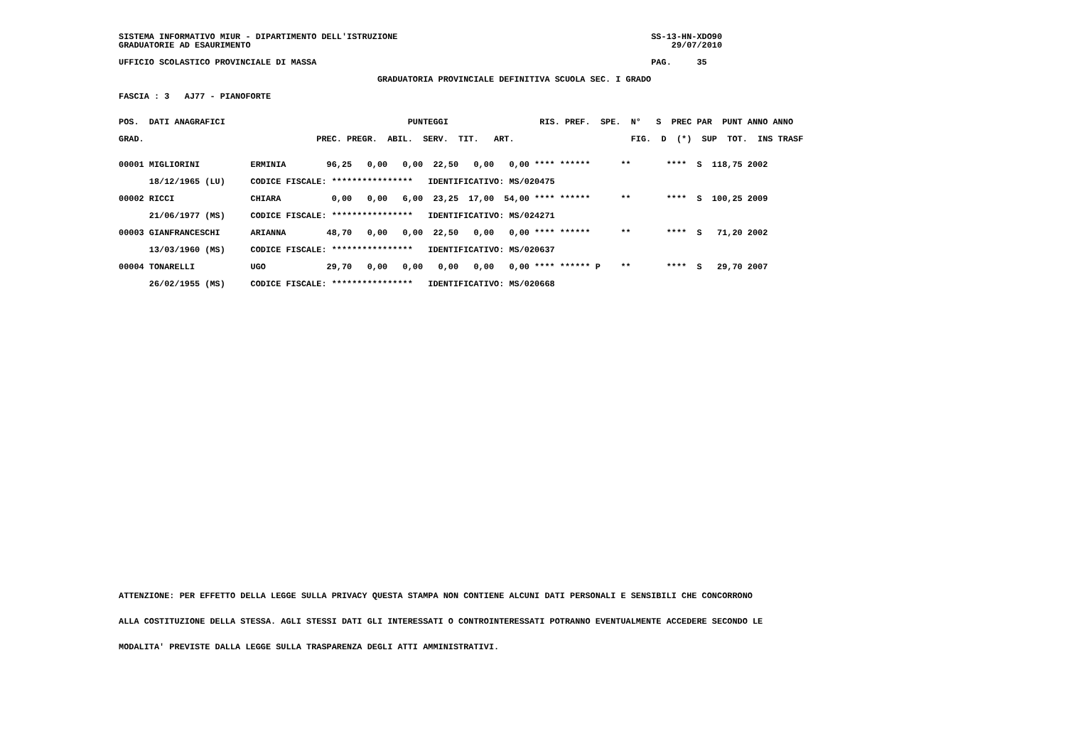SISTEMA INFORMATIVO MIUR - DIPARTIMENTO DELL'ISTRUZIONE                                                  SS-13-HN-XDO90
GRADUATORIE AD ESAURIMENTO                                                                                   29/07/2010

UFFICIO SCOLASTICO PROVINCIALE DI MASSA                                                                  PAG.     35

                                                   GRADUATORIA PROVINCIALE DEFINITIVA SCUOLA SEC. I GRADO

FASCIA : 3   AJ77 - PIANOFORTE


POS.  DATI ANAGRAFICI                                    PUNTEGGI                  RIS. PREF.  SPE.  N°   S  PREC PAR  PUNT ANNO ANNO

GRAD.                                  PREC. PREGR.  ABIL.  SERV.  TIT.   ART.                       FIG.  D  (*)  SUP  TOT.  INS TRASF


00001 MIGLIORINI          ERMINIA        96,25   0,00   0,00  22,50   0,00   0,00 **** ******      **       ****  S  118,75 2002

      18/12/1965 (LU)     CODICE FISCALE: ****************   IDENTIFICATIVO: MS/020475

00002 RICCI               CHIARA          0,00   0,00   6,00  23,25  17,00  54,00 **** ******      **       ****  S  100,25 2009

      21/06/1977 (MS)     CODICE FISCALE: ****************   IDENTIFICATIVO: MS/024271

00003 GIANFRANCESCHI      ARIANNA        48,70   0,00   0,00  22,50   0,00   0,00 **** ******      **       ****  S   71,20 2002

      13/03/1960 (MS)     CODICE FISCALE: ****************   IDENTIFICATIVO: MS/020637

00004 TONARELLI           UGO            29,70   0,00   0,00   0,00   0,00   0,00 **** ****** P    **       ****  S   29,70 2007

      26/02/1955 (MS)     CODICE FISCALE: ****************   IDENTIFICATIVO: MS/020668
ATTENZIONE: PER EFFETTO DELLA LEGGE SULLA PRIVACY QUESTA STAMPA NON CONTIENE ALCUNI DATI PERSONALI E SENSIBILI CHE CONCORRONO
ALLA COSTITUZIONE DELLA STESSA. AGLI STESSI DATI GLI INTERESSATI O CONTROINTERESSATI POTRANNO EVENTUALMENTE ACCEDERE SECONDO LE
MODALITA' PREVISTE DALLA LEGGE SULLA TRASPARENZA DEGLI ATTI AMMINISTRATIVI.